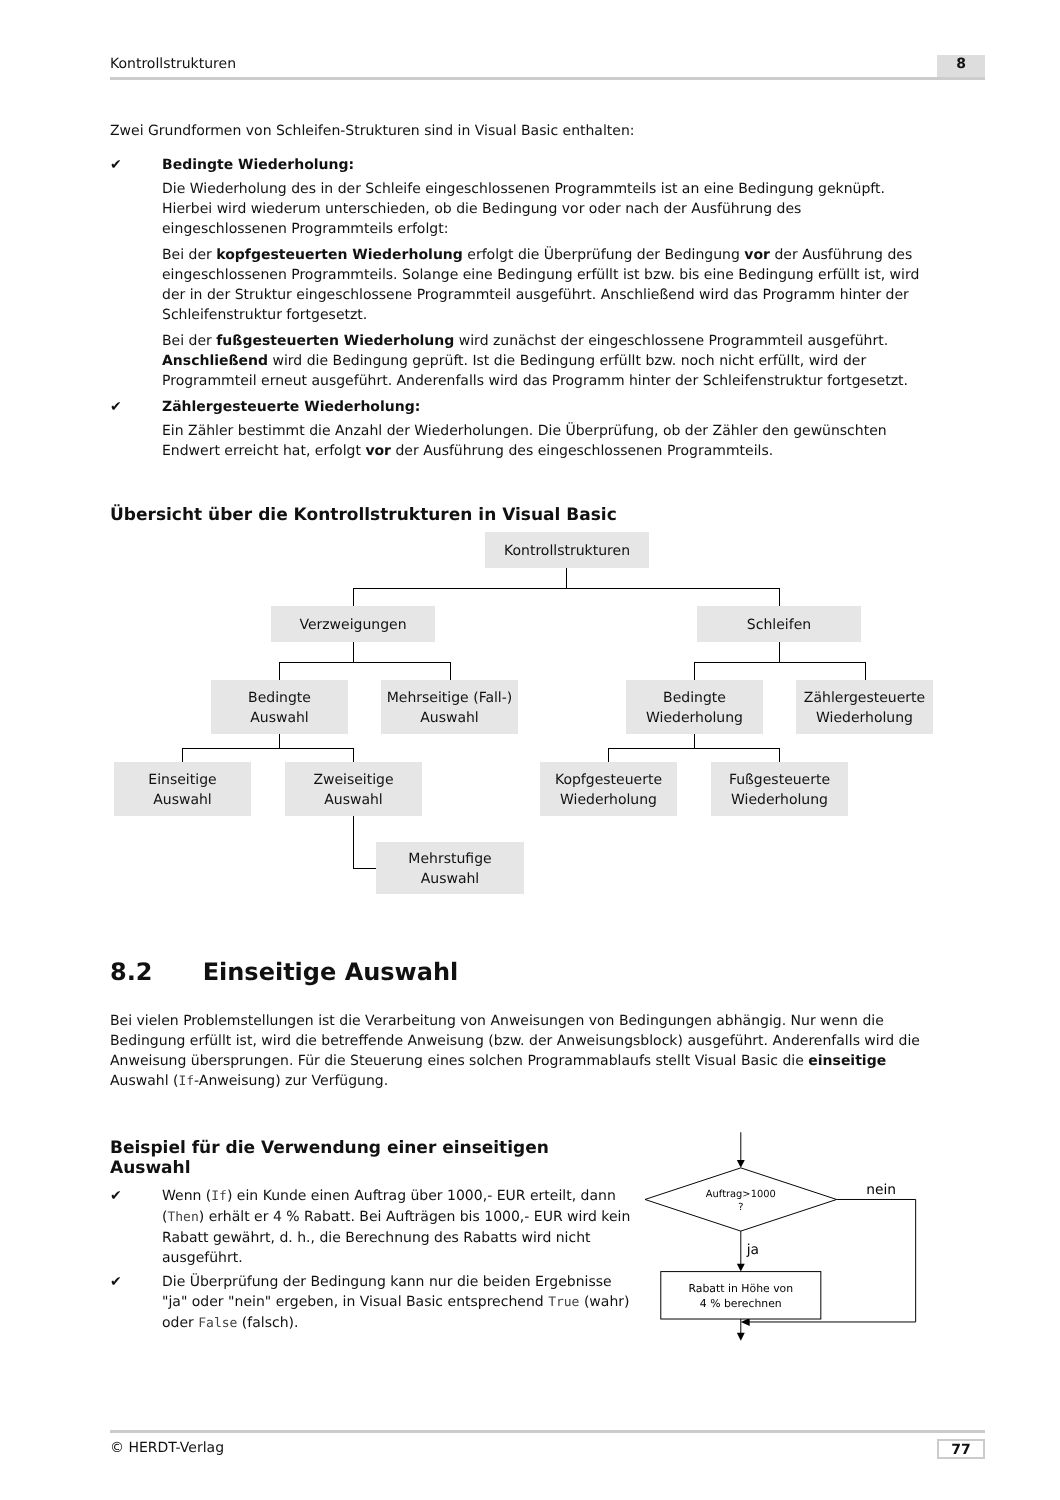Kontrollstrukturen 8
Zwei Grundformen von Schleifen-Strukturen sind in Visual Basic enthalten:
✔ Bedingte Wiederholung:
Die Wiederholung des in der Schleife eingeschlossenen Programmteils ist an eine Bedingung geknüpft. Hierbei wird wiederum unterschieden, ob die Bedingung vor oder nach der Ausführung des eingeschlossenen Programmteils erfolgt:
Bei der kopfgesteuerten Wiederholung erfolgt die Überprüfung der Bedingung vor der Ausführung des eingeschlossenen Programmteils. Solange eine Bedingung erfüllt ist bzw. bis eine Bedingung erfüllt ist, wird der in der Struktur eingeschlossene Programmteil ausgeführt. Anschließend wird das Programm hinter der Schleifenstruktur fortgesetzt.
Bei der fußgesteuerten Wiederholung wird zunächst der eingeschlossene Programmteil ausgeführt. Anschließend wird die Bedingung geprüft. Ist die Bedingung erfüllt bzw. noch nicht erfüllt, wird der Programmteil erneut ausgeführt. Anderenfalls wird das Programm hinter der Schleifenstruktur fortgesetzt.
✔ Zählergesteuerte Wiederholung:
Ein Zähler bestimmt die Anzahl der Wiederholungen. Die Überprüfung, ob der Zähler den gewünschten Endwert erreicht hat, erfolgt vor der Ausführung des eingeschlossenen Programmteils.
Übersicht über die Kontrollstrukturen in Visual Basic
Kontrollstrukturen
Verzweigungen Schleifen
Bedingte
Auswahl
Mehrseitige (Fall-)
Auswahl
Bedingte
Wiederholung
Zählergesteuerte
Wiederholung
Einseitige
Auswahl
Zweiseitige
Auswahl
Kopfgesteuerte
Wiederholung
Fußgesteuerte
Wiederholung
Mehrstufige
Auswahl
8.2 Einseitige Auswahl
Bei vielen Problemstellungen ist die Verarbeitung von Anweisungen von Bedingungen abhängig. Nur wenn die Bedingung erfüllt ist, wird die betreffende Anweisung (bzw. der Anweisungsblock) ausgeführt. Anderenfalls wird die Anweisung übersprungen. Für die Steuerung eines solchen Programmablaufs stellt Visual Basic die einseitige Auswahl (If-Anweisung) zur Verfügung.
Beispiel für die Verwendung einer einseitigen Auswahl
✔ Wenn (If) ein Kunde einen Auftrag über 1000,- EUR erteilt, dann (Then) erhält er 4 % Rabatt. Bei Aufträgen bis 1000,- EUR wird kein Rabatt gewährt, d. h., die Berechnung des Rabatts wird nicht ausgeführt.
✔ Die Überprüfung der Bedingung kann nur die beiden Ergebnisse "ja" oder "nein" ergeben, in Visual Basic entsprechend True (wahr) oder False (falsch).
Auftrag>1000
?
nein
ja
Rabatt in Höhe von
4 % berechnen
© HERDT-Verlag 77